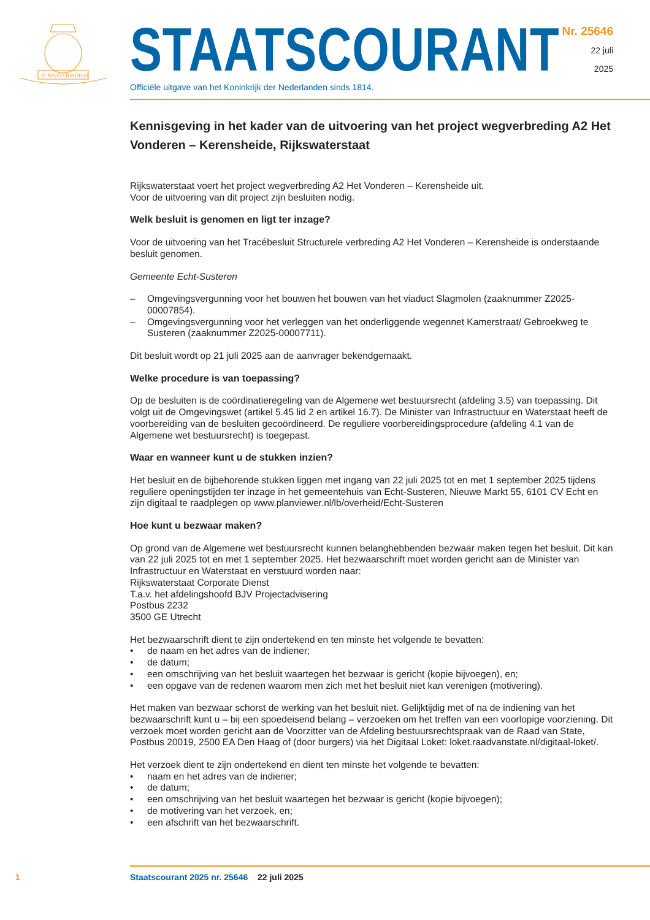JE MAINTIENDRAI
STAATSCOURANT
Officiële uitgave van het Koninkrijk der Nederlanden sinds 1814.
Nr. 25646
22 juli
2025
Kennisgeving in het kader van de uitvoering van het project wegverbreding A2 Het Vonderen – Kerensheide, Rijkswaterstaat
Rijkswaterstaat voert het project wegverbreding A2 Het Vonderen – Kerensheide uit.
Voor de uitvoering van dit project zijn besluiten nodig.
Welk besluit is genomen en ligt ter inzage?
Voor de uitvoering van het Tracébesluit Structurele verbreding A2 Het Vonderen – Kerensheide is onderstaande besluit genomen.
Gemeente Echt-Susteren
– Omgevingsvergunning voor het bouwen het bouwen van het viaduct Slagmolen (zaaknummer Z2025-00007854).
– Omgevingsvergunning voor het verleggen van het onderliggende wegennet Kamerstraat/ Gebroekweg te Susteren (zaaknummer Z2025-00007711).
Dit besluit wordt op 21 juli 2025 aan de aanvrager bekendgemaakt.
Welke procedure is van toepassing?
Op de besluiten is de coördinatieregeling van de Algemene wet bestuursrecht (afdeling 3.5) van toepassing. Dit volgt uit de Omgevingswet (artikel 5.45 lid 2 en artikel 16.7). De Minister van Infrastructuur en Waterstaat heeft de voorbereiding van de besluiten gecoördineerd. De reguliere voorbereidingsprocedure (afdeling 4.1 van de Algemene wet bestuursrecht) is toegepast.
Waar en wanneer kunt u de stukken inzien?
Het besluit en de bijbehorende stukken liggen met ingang van 22 juli 2025 tot en met 1 september 2025 tijdens reguliere openingstijden ter inzage in het gemeentehuis van Echt-Susteren, Nieuwe Markt 55, 6101 CV Echt en zijn digitaal te raadplegen op www.planviewer.nl/lb/overheid/Echt-Susteren
Hoe kunt u bezwaar maken?
Op grond van de Algemene wet bestuursrecht kunnen belanghebbenden bezwaar maken tegen het besluit. Dit kan van 22 juli 2025 tot en met 1 september 2025. Het bezwaarschrift moet worden gericht aan de Minister van Infrastructuur en Waterstaat en verstuurd worden naar:
Rijkswaterstaat Corporate Dienst
T.a.v. het afdelingshoofd BJV Projectadvisering
Postbus 2232
3500 GE Utrecht
Het bezwaarschrift dient te zijn ondertekend en ten minste het volgende te bevatten:
• de naam en het adres van de indiener;
• de datum;
• een omschrijving van het besluit waartegen het bezwaar is gericht (kopie bijvoegen), en;
• een opgave van de redenen waarom men zich met het besluit niet kan verenigen (motivering).
Het maken van bezwaar schorst de werking van het besluit niet. Gelijktijdig met of na de indiening van het bezwaarschrift kunt u – bij een spoedeisend belang – verzoeken om het treffen van een voorlopige voorziening. Dit verzoek moet worden gericht aan de Voorzitter van de Afdeling bestuursrechtspraak van de Raad van State, Postbus 20019, 2500 EA Den Haag of (door burgers) via het Digitaal Loket: loket.raadvanstate.nl/digitaal-loket/.
Het verzoek dient te zijn ondertekend en dient ten minste het volgende te bevatten:
• naam en het adres van de indiener;
• de datum;
• een omschrijving van het besluit waartegen het bezwaar is gericht (kopie bijvoegen);
• de motivering van het verzoek, en;
• een afschrift van het bezwaarschrift.
1 Staatscourant 2025 nr. 25646 22 juli 2025